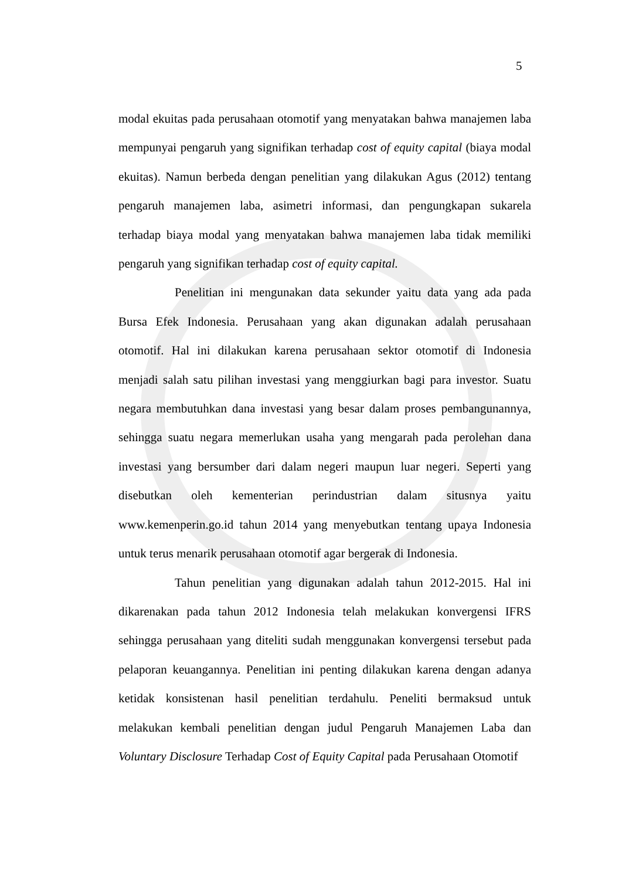5
modal ekuitas pada perusahaan otomotif yang menyatakan bahwa manajemen laba mempunyai pengaruh yang signifikan terhadap cost of equity capital (biaya modal ekuitas). Namun berbeda dengan penelitian yang dilakukan Agus (2012) tentang pengaruh manajemen laba, asimetri informasi, dan pengungkapan sukarela terhadap biaya modal yang menyatakan bahwa manajemen laba tidak memiliki pengaruh yang signifikan terhadap cost of equity capital.
Penelitian ini mengunakan data sekunder yaitu data yang ada pada Bursa Efek Indonesia. Perusahaan yang akan digunakan adalah perusahaan otomotif. Hal ini dilakukan karena perusahaan sektor otomotif di Indonesia menjadi salah satu pilihan investasi yang menggiurkan bagi para investor. Suatu negara membutuhkan dana investasi yang besar dalam proses pembangunannya, sehingga suatu negara memerlukan usaha yang mengarah pada perolehan dana investasi yang bersumber dari dalam negeri maupun luar negeri. Seperti yang disebutkan oleh kementerian perindustrian dalam situsnya yaitu www.kemenperin.go.id tahun 2014 yang menyebutkan tentang upaya Indonesia untuk terus menarik perusahaan otomotif agar bergerak di Indonesia.
Tahun penelitian yang digunakan adalah tahun 2012-2015. Hal ini dikarenakan pada tahun 2012 Indonesia telah melakukan konvergensi IFRS sehingga perusahaan yang diteliti sudah menggunakan konvergensi tersebut pada pelaporan keuangannya. Penelitian ini penting dilakukan karena dengan adanya ketidak konsistenan hasil penelitian terdahulu. Peneliti bermaksud untuk melakukan kembali penelitian dengan judul Pengaruh Manajemen Laba dan Voluntary Disclosure Terhadap Cost of Equity Capital pada Perusahaan Otomotif